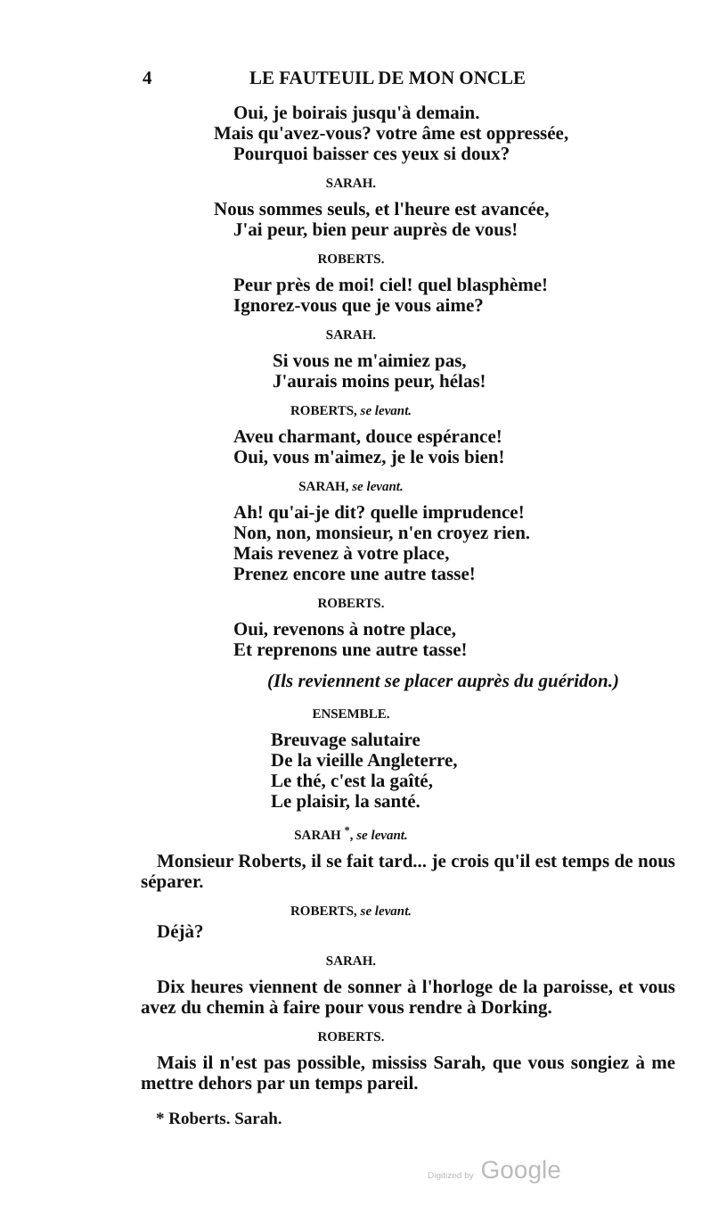4 LE FAUTEUIL DE MON ONCLE
Oui, je boirais jusqu'à demain.
Mais qu'avez-vous? votre âme est oppressée,
Pourquoi baisser ces yeux si doux?
SARAH.
Nous sommes seuls, et l'heure est avancée,
J'ai peur, bien peur auprès de vous!
ROBERTS.
Peur près de moi! ciel! quel blasphème!
Ignorez-vous que je vous aime?
SARAH.
Si vous ne m'aimiez pas,
J'aurais moins peur, hélas!
ROBERTS, se levant.
Aveu charmant, douce espérance!
Oui, vous m'aimez, je le vois bien!
SARAH, se levant.
Ah! qu'ai-je dit? quelle imprudence!
Non, non, monsieur, n'en croyez rien.
Mais revenez à votre place,
Prenez encore une autre tasse!
ROBERTS.
Oui, revenons à notre place,
Et reprenons une autre tasse!
(Ils reviennent se placer auprès du guéridon.)
ENSEMBLE.
Breuvage salutaire
De la vieille Angleterre,
Le thé, c'est la gaîté,
Le plaisir, la santé.
SARAH <sup>*</sup>, se levant.
Monsieur Roberts, il se fait tard... je crois qu'il est temps de nous séparer.
ROBERTS, se levant.
Déjà?
SARAH.
Dix heures viennent de sonner à l'horloge de la paroisse, et vous avez du chemin à faire pour vous rendre à Dorking.
ROBERTS.
Mais il n'est pas possible, mississ Sarah, que vous songiez à me mettre dehors par un temps pareil.
* Roberts. Sarah.
Digitized by Google